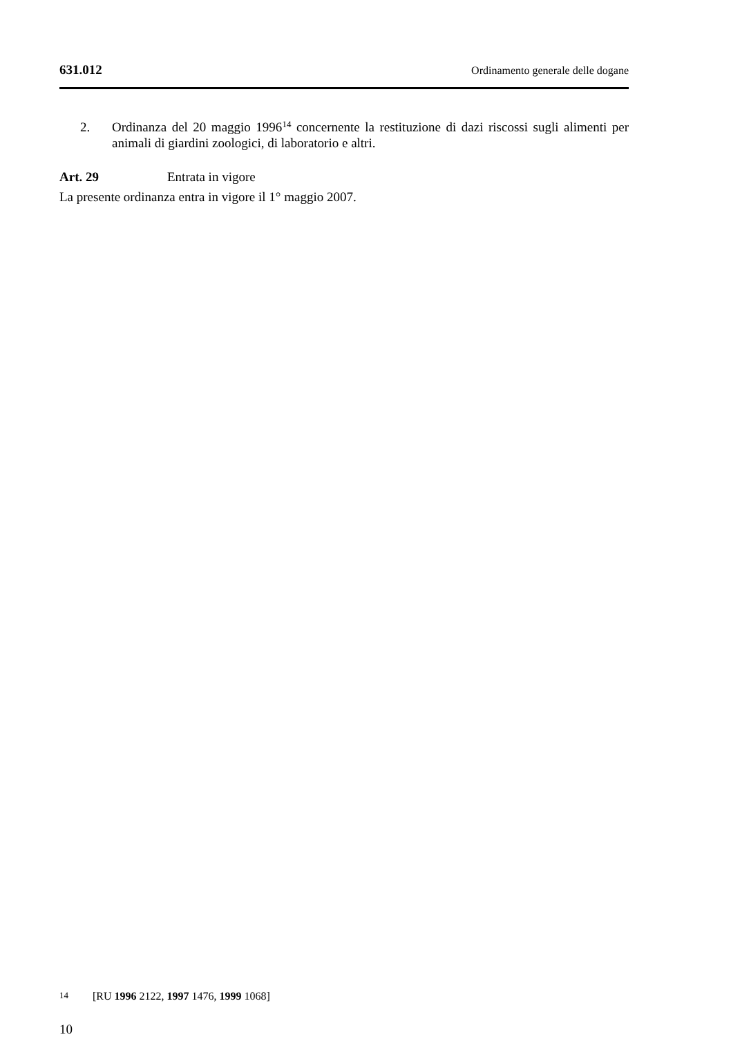631.012 Ordinamento generale delle dogane
2. Ordinanza del 20 maggio 1996<sup>14</sup> concernente la restituzione di dazi riscossi sugli alimenti per animali di giardini zoologici, di laboratorio e altri.
Art. 29 Entrata in vigore
La presente ordinanza entra in vigore il 1° maggio 2007.
14
[RU 1996 2122, 1997 1476, 1999 1068]
10